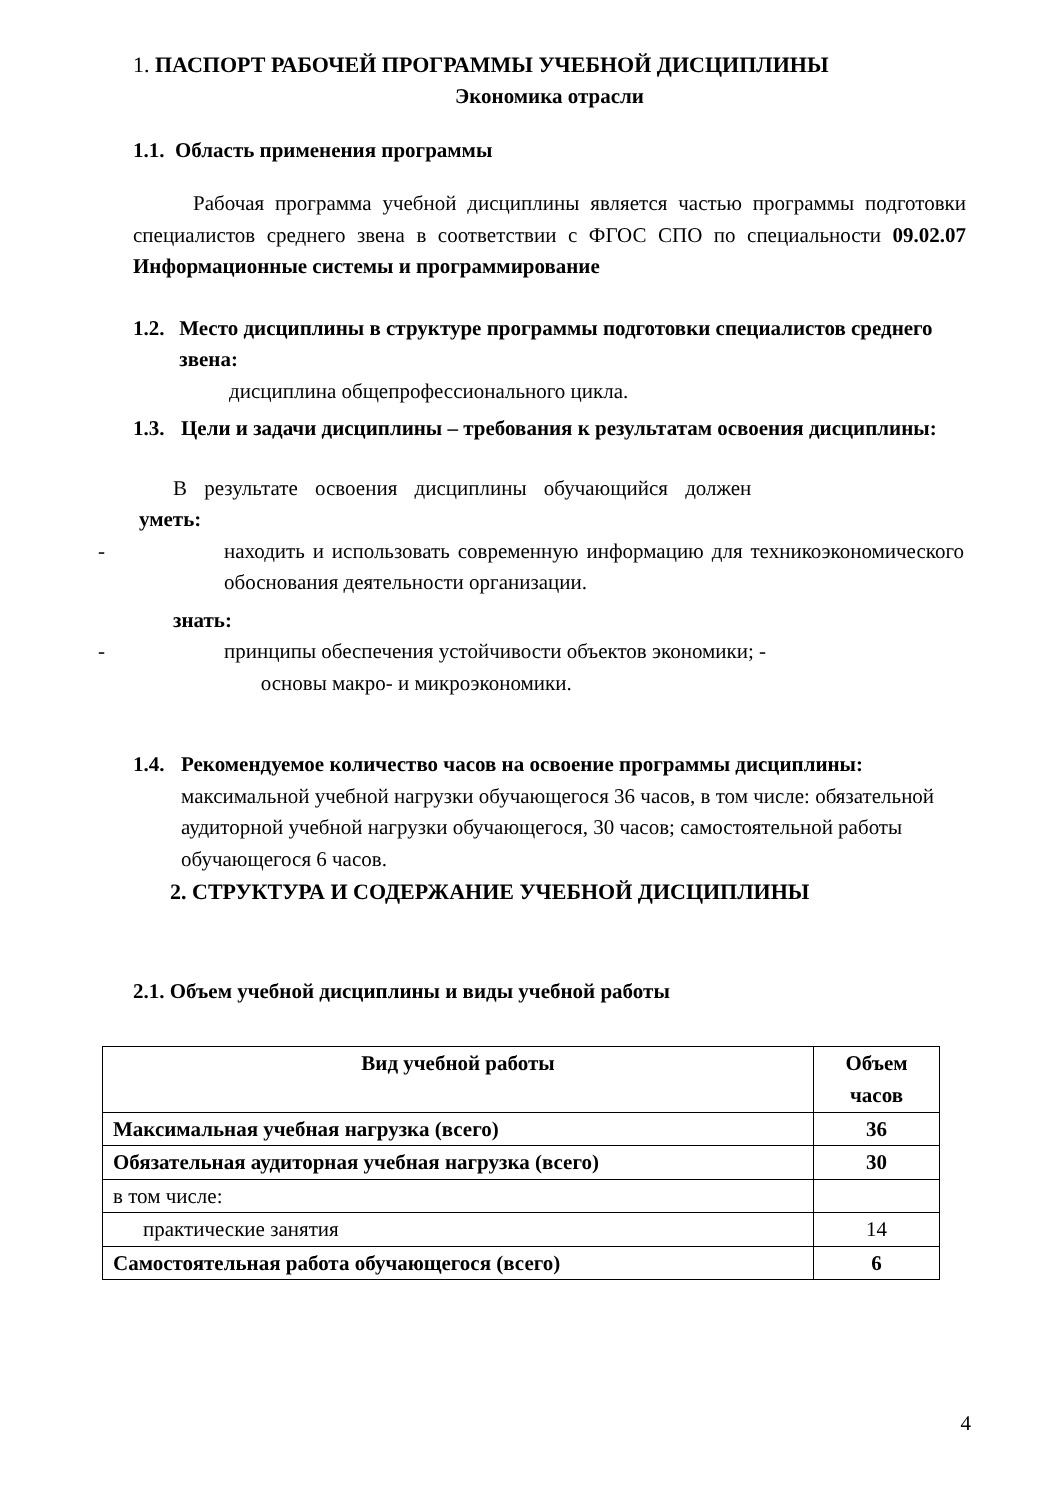1. ПАСПОРТ РАБОЧЕЙ ПРОГРАММЫ УЧЕБНОЙ ДИСЦИПЛИНЫ
Экономика отрасли
1.1. Область применения программы
Рабочая программа учебной дисциплины является частью программы подготовки специалистов среднего звена в соответствии с ФГОС СПО по специальности 09.02.07 Информационные системы и программирование
1.2. Место дисциплины в структуре программы подготовки специалистов среднего звена:
дисциплина общепрофессионального цикла.
1.3. Цели и задачи дисциплины – требования к результатам освоения дисциплины:
В результате освоения дисциплины обучающийся должен
уметь:
- находить и использовать современную информацию для техникоэкономического обоснования деятельности организации.
знать:
- принципы обеспечения устойчивости объектов экономики; -
основы макро- и микроэкономики.
1.4. Рекомендуемое количество часов на освоение программы дисциплины: максимальной учебной нагрузки обучающегося 36 часов, в том числе: обязательной аудиторной учебной нагрузки обучающегося, 30 часов; самостоятельной работы обучающегося 6 часов.
2. СТРУКТУРА И СОДЕРЖАНИЕ УЧЕБНОЙ ДИСЦИПЛИНЫ
2.1. Объем учебной дисциплины и виды учебной работы
| Вид учебной работы | Объем часов |
| --- | --- |
| Максимальная учебная нагрузка (всего) | 36 |
| Обязательная аудиторная учебная нагрузка (всего) | 30 |
| в том числе: | |
| практические занятия | 14 |
| Самостоятельная работа обучающегося (всего) | 6 |
4